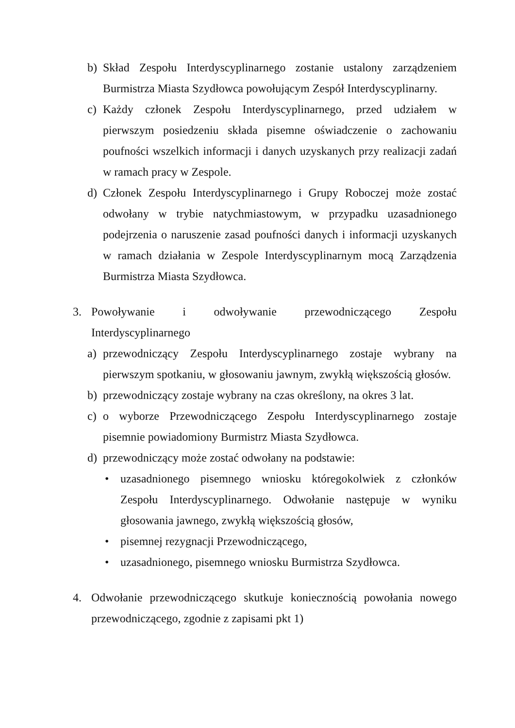b) Skład Zespołu Interdyscyplinarnego zostanie ustalony zarządzeniem Burmistrza Miasta Szydłowca powołującym Zespół Interdyscyplinarny.
c) Każdy członek Zespołu Interdyscyplinarnego, przed udziałem w pierwszym posiedzeniu składa pisemne oświadczenie o zachowaniu poufności wszelkich informacji i danych uzyskanych przy realizacji zadań w ramach pracy w Zespole.
d) Członek Zespołu Interdyscyplinarnego i Grupy Roboczej może zostać odwołany w trybie natychmiastowym, w przypadku uzasadnionego podejrzenia o naruszenie zasad poufności danych i informacji uzyskanych w ramach działania w Zespole Interdyscyplinarnym mocą Zarządzenia Burmistrza Miasta Szydłowca.
3. Powoływanie i odwoływanie przewodniczącego Zespołu Interdyscyplinarnego
a) przewodniczący Zespołu Interdyscyplinarnego zostaje wybrany na pierwszym spotkaniu, w głosowaniu jawnym, zwykłą większością głosów.
b) przewodniczący zostaje wybrany na czas określony, na okres 3 lat.
c) o wyborze Przewodniczącego Zespołu Interdyscyplinarnego zostaje pisemnie powiadomiony Burmistrz Miasta Szydłowca.
d) przewodniczący może zostać odwołany na podstawie:
• uzasadnionego pisemnego wniosku któregokolwiek z członków Zespołu Interdyscyplinarnego. Odwołanie następuje w wyniku głosowania jawnego, zwykłą większością głosów,
• pisemnej rezygnacji Przewodniczącego,
• uzasadnionego, pisemnego wniosku Burmistrza Szydłowca.
4. Odwołanie przewodniczącego skutkuje koniecznością powołania nowego przewodniczącego, zgodnie z zapisami pkt 1)